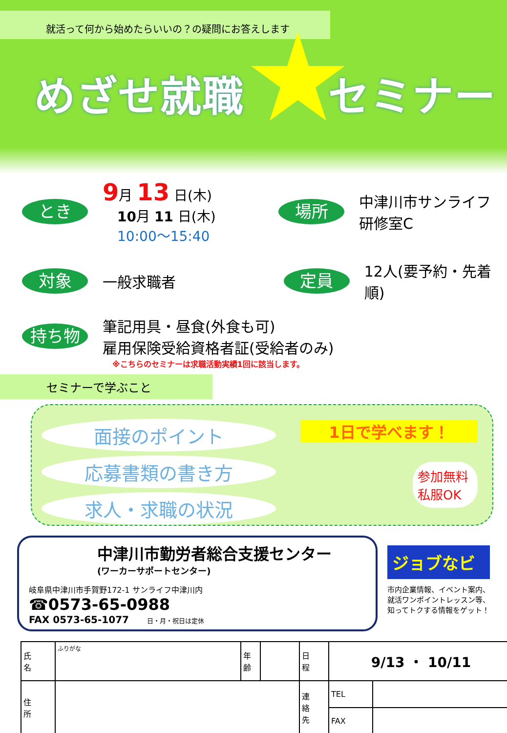就活って何から始めたらいいの？の疑問にお答えします
めざせ就職　　セミナー
とき
9月 13 日(木)
10月 11 日(木)
10:00〜15:40
場所
中津川市サンライフ
研修室C
対象
一般求職者
定員
12人(要予約・先着順)
持ち物
筆記用具・昼食(外食も可)
雇用保険受給資格者証(受給者のみ)
※こちらのセミナーは求職活動実績1回に該当します。
セミナーで学ぶこと
面接のポイント
応募書類の書き方
求人・求職の状況
1日で学べます！
参加無料
私服OK
中津川市勤労者総合支援センター
(ワーカーサポートセンター)
岐阜県中津川市手賀野172-1 サンライフ中津川内
☎0573-65-0988
FAX 0573-65-1077 日・月・祝日は定休
ジョブなビ
市内企業情報、イベント案内、
就活ワンポイントレッスン等、
知ってトクする情報をゲット！
| 氏 名 | ふりがな | 年 齢 | | 日 程 | 9/13 ・ 10/11 | |
| 住 所 | | | | 連 絡 先 | TEL | |
| | | | | | FAX | |